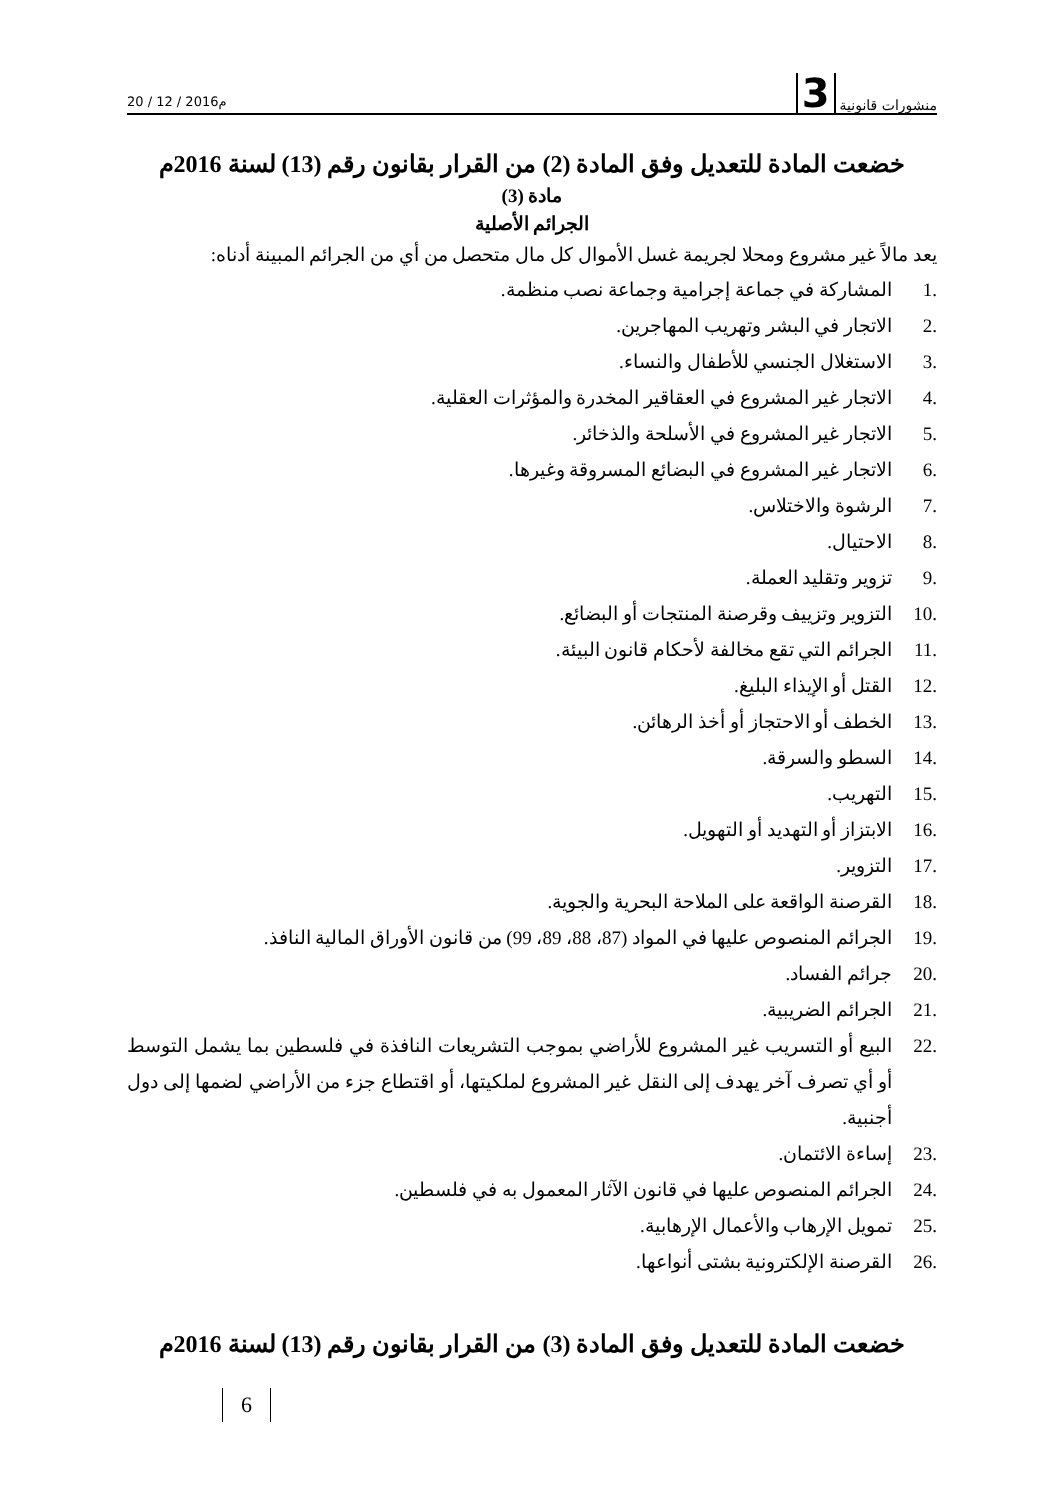20 / 12 / 2016م منشورات قانونية 3
خضعت المادة للتعديل وفق المادة (2) من القرار بقانون رقم (13) لسنة 2016م
مادة (3)
الجرائم الأصلية
يعد مالاً غير مشروع ومحلا لجريمة غسل الأموال كل مال متحصل من أي من الجرائم المبينة أدناه:
.1 المشاركة في جماعة إجرامية وجماعة نصب منظمة.
.2 الاتجار في البشر وتهريب المهاجرين.
.3 الاستغلال الجنسي للأطفال والنساء.
.4 الاتجار غير المشروع في العقاقير المخدرة والمؤثرات العقلية.
.5 الاتجار غير المشروع في الأسلحة والذخائر.
.6 الاتجار غير المشروع في البضائع المسروقة وغيرها.
.7 الرشوة والاختلاس.
.8 الاحتيال.
.9 تزوير وتقليد العملة.
.10 التزوير وتزييف وقرصنة المنتجات أو البضائع.
.11 الجرائم التي تقع مخالفة لأحكام قانون البيئة.
.12 القتل أو الإيذاء البليغ.
.13 الخطف أو الاحتجاز أو أخذ الرهائن.
.14 السطو والسرقة.
.15 التهريب.
.16 الابتزاز أو التهديد أو التهويل.
.17 التزوير.
.18 القرصنة الواقعة على الملاحة البحرية والجوية.
.19 الجرائم المنصوص عليها في المواد (87، 88، 89، 99) من قانون الأوراق المالية النافذ.
.20 جرائم الفساد.
.21 الجرائم الضريبية.
.22 البيع أو التسريب غير المشروع للأراضي بموجب التشريعات النافذة في فلسطين بما يشمل التوسط أو أي تصرف آخر يهدف إلى النقل غير المشروع لملكيتها، أو اقتطاع جزء من الأراضي لضمها إلى دول أجنبية.
.23 إساءة الائتمان.
.24 الجرائم المنصوص عليها في قانون الآثار المعمول به في فلسطين.
.25 تمويل الإرهاب والأعمال الإرهابية.
.26 القرصنة الإلكترونية بشتى أنواعها.
خضعت المادة للتعديل وفق المادة (3) من القرار بقانون رقم (13) لسنة 2016م
6